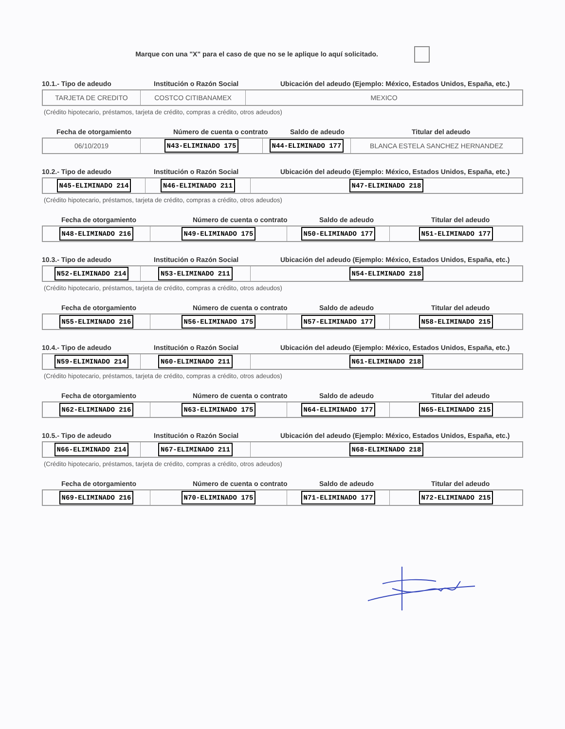Marque con una "X" para el caso de que no se le aplique lo aquí solicitado.
10.1.- Tipo de adeudo Institución o Razón Social Ubicación del adeudo (Ejemplo: México, Estados Unidos, España, etc.)
TARJETA DE CREDITO COSTCO CITIBANAMEX MEXICO
(Crédito hipotecario, préstamos, tarjeta de crédito, compras a crédito, otros adeudos)
Fecha de otorgamiento Número de cuenta o contrato Saldo de adeudo Titular del adeudo
06/10/2019
N43-ELIMINADO 175 N44-ELIMINADO 177
BLANCA ESTELA SANCHEZ HERNANDEZ
10.2.- Tipo de adeudo Institución o Razón Social Ubicación del adeudo (Ejemplo: México, Estados Unidos, España, etc.)
N45-ELIMINADO 214 N46-ELIMINADO 211 N47-ELIMINADO 218
(Crédito hipotecario, préstamos, tarjeta de crédito, compras a crédito, otros adeudos)
Fecha de otorgamiento Número de cuenta o contrato Saldo de adeudo Titular del adeudo
N48-ELIMINADO 216 N49-ELIMINADO 175 N50-ELIMINADO 177 N51-ELIMINADO 177
10.3.- Tipo de adeudo Institución o Razón Social Ubicación del adeudo (Ejemplo: México, Estados Unidos, España, etc.)
N52-ELIMINADO 214 N53-ELIMINADO 211 N54-ELIMINADO 218
(Crédito hipotecario, préstamos, tarjeta de crédito, compras a crédito, otros adeudos)
Fecha de otorgamiento Número de cuenta o contrato Saldo de adeudo Titular del adeudo
N55-ELIMINADO 216 N56-ELIMINADO 175 N57-ELIMINADO 177 N58-ELIMINADO 215
10.4.- Tipo de adeudo Institución o Razón Social Ubicación del adeudo (Ejemplo: México, Estados Unidos, España, etc.)
N59-ELIMINADO 214 N60-ELIMINADO 211 N61-ELIMINADO 218
(Crédito hipotecario, préstamos, tarjeta de crédito, compras a crédito, otros adeudos)
Fecha de otorgamiento Número de cuenta o contrato Saldo de adeudo Titular del adeudo
N62-ELIMINADO 216 N63-ELIMINADO 175 N64-ELIMINADO 177 N65-ELIMINADO 215
10.5.- Tipo de adeudo Institución o Razón Social Ubicación del adeudo (Ejemplo: México, Estados Unidos, España, etc.)
N66-ELIMINADO 214 N67-ELIMINADO 211 N68-ELIMINADO 218
(Crédito hipotecario, préstamos, tarjeta de crédito, compras a crédito, otros adeudos)
Fecha de otorgamiento Número de cuenta o contrato Saldo de adeudo Titular del adeudo
N69-ELIMINADO 216 N70-ELIMINADO 175 N71-ELIMINADO 177 N72-ELIMINADO 215